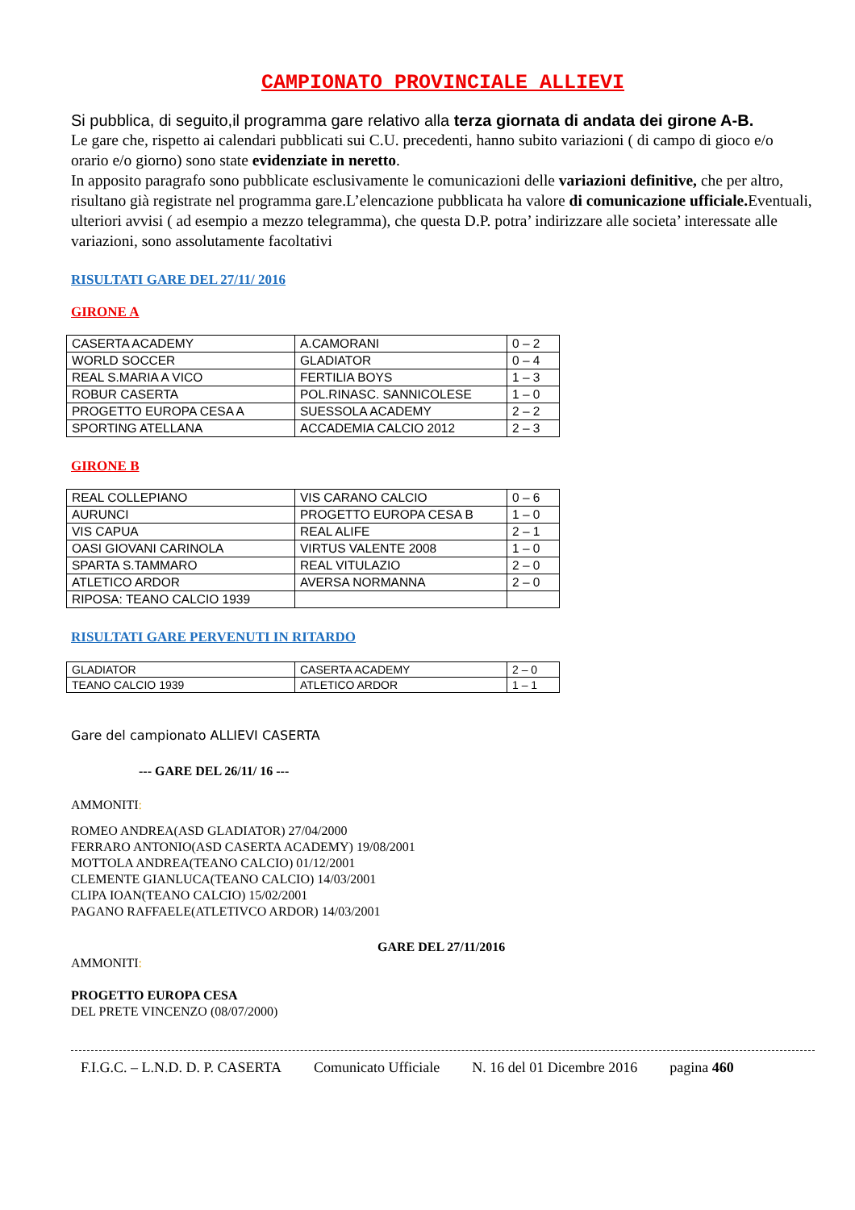CAMPIONATO PROVINCIALE ALLIEVI
Si pubblica, di seguito,il programma gare relativo alla terza giornata di andata dei girone A-B.
Le gare che, rispetto ai calendari pubblicati sui C.U. precedenti, hanno subito variazioni ( di campo di gioco e/o orario e/o giorno) sono state evidenziate in neretto.
In apposito paragrafo sono pubblicate esclusivamente le comunicazioni delle variazioni definitive, che per altro, risultano già registrate nel programma gare.L’elencazione pubblicata ha valore di comunicazione ufficiale. Eventuali, ulteriori avvisi ( ad esempio a mezzo telegramma), che questa D.P. potra’ indirizzare alle societa’ interessate alle variazioni, sono assolutamente facoltativi
RISULTATI GARE DEL 27/11/ 2016
GIRONE A
| CASERTA ACADEMY | A.CAMORANI | 0 – 2 |
| WORLD SOCCER | GLADIATOR | 0 – 4 |
| REAL S.MARIA A VICO | FERTILIA BOYS | 1 – 3 |
| ROBUR CASERTA | POL.RINASC. SANNICOLESE | 1 – 0 |
| PROGETTO EUROPA CESA A | SUESSOLA ACADEMY | 2 – 2 |
| SPORTING ATELLANA | ACCADEMIA CALCIO 2012 | 2 – 3 |
GIRONE B
| REAL COLLEPIANO | VIS CARANO CALCIO | 0 – 6 |
| AURUNCI | PROGETTO EUROPA CESA B | 1 – 0 |
| VIS CAPUA | REAL ALIFE | 2 – 1 |
| OASI GIOVANI CARINOLA | VIRTUS VALENTE 2008 | 1 – 0 |
| SPARTA S.TAMMARO | REAL VITULAZIO | 2 – 0 |
| ATLETICO ARDOR | AVERSA NORMANNA | 2 – 0 |
| RIPOSA: TEANO CALCIO 1939 | | |
RISULTATI GARE PERVENUTI IN RITARDO
| GLADIATOR | CASERTA ACADEMY | 2 – 0 |
| TEANO CALCIO 1939 | ATLETICO ARDOR | 1 – 1 |
Gare del campionato ALLIEVI CASERTA
--- GARE DEL 26/11/ 16 ---
AMMONITI:
ROMEO ANDREA(ASD GLADIATOR) 27/04/2000
FERRARO ANTONIO(ASD CASERTA ACADEMY) 19/08/2001
MOTTOLA ANDREA(TEANO CALCIO) 01/12/2001
CLEMENTE GIANLUCA(TEANO CALCIO) 14/03/2001
CLIPA IOAN(TEANO CALCIO) 15/02/2001
PAGANO RAFFAELE(ATLETIVCO ARDOR) 14/03/2001
GARE DEL 27/11/2016
AMMONITI:
PROGETTO EUROPA CESA
DEL PRETE VINCENZO (08/07/2000)
F.I.G.C. – L.N.D. D. P. CASERTA Comunicato Ufficiale N. 16 del 01 Dicembre 2016 pagina 460